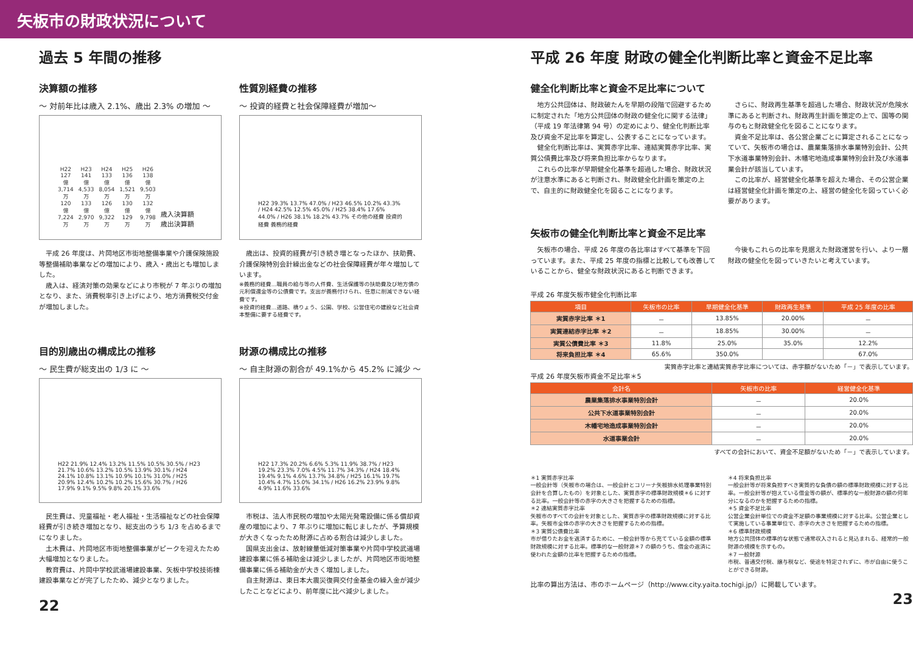矢板市の財政状況について
過去 5 年間の推移
決算額の推移
～ 対前年比は歳入 2.1%、歳出 2.3% の増加 ～
H22 127億3,714万 120億7,224万
H23 141億4,533万 133億2,970万
H24 133億8,054万 126億9,322万
H25 136億1,521万 130億129万
H26 138億9,503万 132億9,798万
歳入決算額 歳出決算額
　平成 26 年度は、片岡地区市街地整備事業や介護保険施設等整備補助事業などの増加により、歳入・歳出とも増加しました。
　歳入は、経済対策の効果などにより市税が 7 年ぶりの増加となり、また、消費税率引き上げにより、地方消費税交付金が増加しました。
性質別経費の推移
～ 投資的経費と社会保障経費が増加～
H22 39.3% 13.7% 47.0% / H23 46.5% 10.2% 43.3% / H24 42.5% 12.5% 45.0% / H25 38.4% 17.6% 44.0% / H26 38.1% 18.2% 43.7% その他の経費 投資的経費 義務的経費
　歳出は、投資的経費が引き続き増となったほか、扶助費、介護保険特別会計繰出金などの社会保障経費が年々増加しています。
※義務的経費…職員の給与等の人件費、生活保護等の扶助費及び地方債の元利償還金等の公債費です。支出が義務付けられ、任意に削減できない経費です。
※投資的経費…道路、橋りょう、公園、学校、公営住宅の建設など社会資本整備に要する経費です。
目的別歳出の構成比の推移
～ 民生費が総支出の 1/3 に ～
H22 21.9% 12.4% 13.2% 11.5% 10.5% 30.5% / H23 21.7% 10.6% 13.2% 10.5% 13.9% 30.1% / H24 24.1% 10.8% 13.1% 10.9% 10.1% 31.0% / H25 20.9% 12.4% 10.2% 10.2% 15.6% 30.7% / H26 17.9% 9.1% 9.5% 9.8% 20.1% 33.6%
　民生費は、児童福祉・老人福祉・生活福祉などの社会保障経費が引き続き増加となり、総支出のうち 1/3 を占めるまでになりました。
　土木費は、片岡地区市街地整備事業がピークを迎えたため大幅増加となりました。
　教育費は、片岡中学校武道場建設事業、矢板中学校技術棟建設事業などが完了したため、減少となりました。
財源の構成比の推移
～ 自主財源の割合が 49.1%から 45.2% に減少 ～
H22 17.3% 20.2% 6.6% 5.3% 11.9% 38.7% / H23 19.2% 23.3% 7.0% 4.5% 11.7% 34.3% / H24 18.4% 19.4% 9.1% 4.6% 13.7% 34.8% / H25 16.1% 19.7% 10.4% 4.7% 15.0% 34.1% / H26 16.2% 23.9% 9.8% 4.9% 11.6% 33.6%
　市税は、法人市民税の増加や太陽光発電設備に係る償却資産の増加により、7 年ぶりに増加に転じましたが、予算規模が大きくなったため財源に占める割合は減少しました。
　国県支出金は、放射線量低減対策事業や片岡中学校武道場建設事業に係る補助金は減少しましたが、片岡地区市街地整備事業に係る補助金が大きく増加しました。
　自主財源は、東日本大震災復興交付金基金の繰入金が減少したことなどにより、前年度に比べ減少しました。
22
平成 26 年度 財政の健全化判断比率と資金不足比率
健全化判断比率と資金不足比率について
　地方公共団体は、財政破たんを早期の段階で回避するために制定された「地方公共団体の財政の健全化に関する法律」（平成 19 年法律第 94 号）の定めにより、健全化判断比率及び資金不足比率を算定し、公表することになっています。
　健全化判断比率は、実質赤字比率、連結実質赤字比率、実質公債費比率及び将来負担比率からなります。
　これらの比率が早期健全化基準を超過した場合、財政状況が注意水準にあると判断され、財政健全化計画を策定の上で、自主的に財政健全化を図ることになります。
　さらに、財政再生基準を超過した場合、財政状況が危険水準にあると判断され、財政再生計画を策定の上で、国等の関与のもと財政健全化を図ることになります。
　資金不足比率は、各公営企業ごとに算定されることになっていて、矢板市の場合は、農業集落排水事業特別会計、公共下水道事業特別会計、木幡宅地造成事業特別会計及び水道事業会計が該当しています。
　この比率が、経営健全化基準を超えた場合、その公営企業は経営健全化計画を策定の上、経営の健全化を図っていく必要があります。
矢板市の健全化判断比率と資金不足比率
　矢板市の場合、平成 26 年度の各比率はすべて基準を下回っています。また、平成 25 年度の指標と比較しても改善していることから、健全な財政状況にあると判断できます。
　今後もこれらの比率を見据えた財政運営を行い、より一層財政の健全化を図っていきたいと考えています。
平成 26 年度矢板市健全化判断比率
| 項目 | 矢板市の比率 | 早期健全化基準 | 財政再生基準 | 平成 25 年度の比率 |
| --- | --- | --- | --- | --- |
| 実質赤字比率 ＊1 | － | 13.85% | 20.00% | － |
| 実質連結赤字比率 ＊2 | － | 18.85% | 30.00% | － |
| 実質公債費比率 ＊3 | 11.8% | 25.0% | 35.0% | 12.2% |
| 将来負担比率 ＊4 | 65.6% | 350.0% | | 67.0% |
実質赤字比率と連結実質赤字比率については、赤字額がないため「－」で表示しています。
平成 26 年度矢板市資金不足比率＊5
| 会計名 | 矢板市の比率 | 経営健全化基準 |
| --- | --- | --- |
| 農業集落排水事業特別会計 | － | 20.0% |
| 公共下水道事業特別会計 | － | 20.0% |
| 木幡宅地造成事業特別会計 | － | 20.0% |
| 水道事業会計 | － | 20.0% |
すべての会計において、資金不足額がないため「－」で表示しています。
＊1 実質赤字比率
一般会計等（矢板市の場合は、一般会計とコリーナ矢板排水処理事業特別会計を合算したもの）を対象とした、実質赤字の標準財政規模＊6 に対する比率。一般会計等の赤字の大きさを把握するための指標。
＊2 連結実質赤字比率
矢板市のすべての会計を対象とした、実質赤字の標準財政規模に対する比率。矢板市全体の赤字の大きさを把握するための指標。
＊3 実質公債費比率
市が借りたお金を返済するために、一般会計等から充てている金額の標準財政規模に対する比率。標準的な一般財源＊7 の額のうち、借金の返済に使われた金額の比率を把握するための指標。
＊4 将来負担比率
一般会計等が将来負担すべき実質的な負債の額の標準財政規模に対する比率。一般会計等が抱えている借金等の額が、標準的な一般財源の額の何年分になるのかを把握するための指標。
＊5 資金不足比率
公営企業会計単位での資金不足額の事業規模に対する比率。公営企業として実施している事業単位で、赤字の大きさを把握するための指標。
＊6 標準財政規模
地方公共団体の標準的な状態で通常収入されると見込まれる、経常的一般財源の規模を示すもの。
＊7 一般財源
市税、普通交付税、譲与税など、使途を特定されずに、市が自由に使うことができる財源。
比率の算出方法は、市のホームページ（http://www.city.yaita.tochigi.jp/）に掲載しています。
23